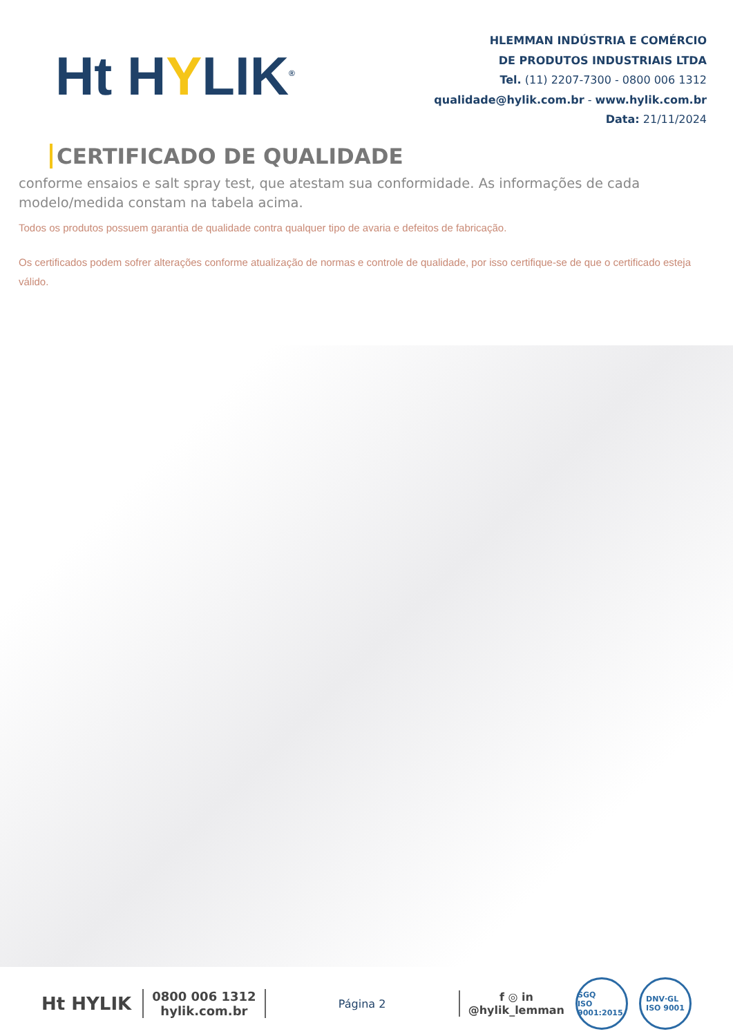Ht HYLIK<sup>®</sup>
HLEMMAN INDÚSTRIA E COMÉRCIO
DE PRODUTOS INDUSTRIAIS LTDA
Tel. (11) 2207-7300 - 0800 006 1312
qualidade@hylik.com.br - www.hylik.com.br
Data: 21/11/2024
CERTIFICADO DE QUALIDADE
conforme ensaios e salt spray test, que atestam sua conformidade. As informações de cada modelo/medida constam na tabela acima.
Todos os produtos possuem garantia de qualidade contra qualquer tipo de avaria e defeitos de fabricação.
Os certificados podem sofrer alterações conforme atualização de normas e controle de qualidade, por isso certifique-se de que o certificado esteja válido.
Ht HYLIK
0800 006 1312
hylik.com.br
Página 2
f ◎ in
@hylik_lemman
SGQ
ISO 9001:2015 DNV·GL
ISO 9001